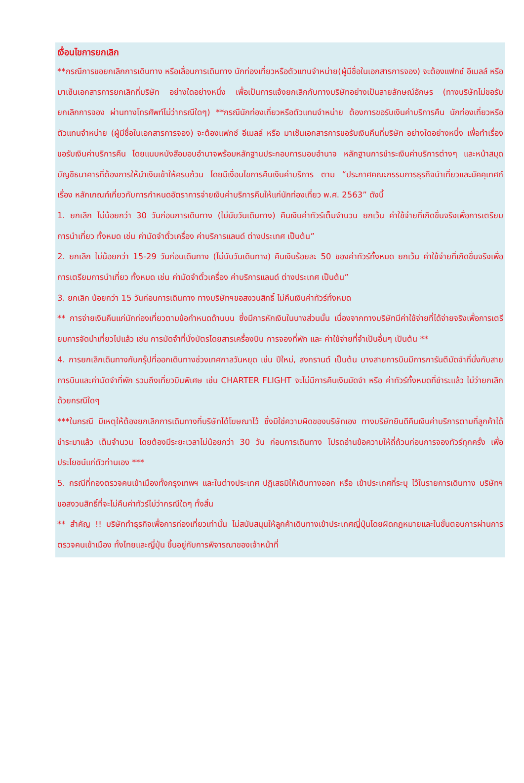เงื่อนไขการยกเลิก
**กรณีการขอยกเลิกการเดินทาง หรือเลื่อนการเดินทาง นักท่องเที่ยวหรือตัวแทนจำหน่าย(ผู้มีชื่อในเอกสารการจอง) จะต้องแฟกซ์ อีเมลล์ หรือ มาเซ็นเอกสารการยกเลิกที่บริษัท อย่างใดอย่างหนึ่ง เพื่อเป็นการแจ้งยกเลิกกับทางบริษัทอย่างเป็นลายลักษณ์อักษร (ทางบริษัทไม่ขอรับยกเลิกการจอง ผ่านทางโทรศัพท์ไม่ว่ากรณีใดๆ) **กรณีนักท่องเที่ยวหรือตัวแทนจำหน่าย ต้องการขอรับเงินค่าบริการคืน นักท่องเที่ยวหรือตัวแทนจำหน่าย (ผู้มีชื่อในเอกสารการจอง) จะต้องแฟกซ์ อีเมลล์ หรือ มาเซ็นเอกสารการขอรับเงินคืนที่บริษัท อย่างใดอย่างหนึ่ง เพื่อทำเรื่องขอรับเงินค่าบริการคืน โดยแนบหนังสือมอบอำนาจพร้อมหลักฐานประกอบการมอบอำนาจ หลักฐานการชำระเงินค่าบริการต่างๆ และหน้าสมุดบัญชีธนาคารที่ต้องการให้นำเงินเข้าให้ครบถ้วน โดยมีเงื่อนไขการคืนเงินค่าบริการ ตาม “ประกาศคณะกรรมการธุรกิจนำเที่ยวและมัคคุเทศก์ เรื่อง หลักเกณฑ์เกี่ยวกับการกำหนดอัตราการจ่ายเงินค่าบริการคืนให้แก่นักท่องเที่ยว พ.ศ. 2563” ดังนี้
1. ยกเลิก ไม่น้อยกว่า 30 วันก่อนการเดินทาง (ไม่นับวันเดินทาง) คืนเงินค่าทัวร์เต็มจำนวน ยกเว้น ค่าใช้จ่ายที่เกิดขึ้นจริงเพื่อการเตรียมการนำเที่ยว ทั้งหมด เช่น ค่ามัดจำตั๋วเครื่อง ค่าบริการแลนด์ ต่างประเทศ เป็นต้น”
2. ยกเลิก ไม่น้อยกว่า 15-29 วันก่อนเดินทาง (ไม่นับวันเดินทาง) คืนเงินร้อยละ 50 ของค่าทัวร์ทั้งหมด ยกเว้น ค่าใช้จ่ายที่เกิดขึ้นจริงเพื่อการเตรียมการนำเที่ยว ทั้งหมด เช่น ค่ามัดจำตั๋วเครื่อง ค่าบริการแลนด์ ต่างประเทศ เป็นต้น”
3. ยกเลิก น้อยกว่า 15 วันก่อนการเดินทาง ทางบริษัทฯขอสงวนสิทธิ์ ไม่คืนเงินค่าทัวร์ทั้งหมด
** การจ่ายเงินคืนแก่นักท่องเที่ยวตามข้อกำหนดด้านบน ซึ่งมีการหักเงินในบางส่วนนั้น เนื่องจากทางบริษัทมีค่าใช้จ่ายที่ได้จ่ายจริงเพื่อการเตรียมการจัดนำเที่ยวไปแล้ว เช่น การมัดจำที่นั่งบัตรโดยสารเครื่องบิน การจองที่พัก และ ค่าใช้จ่ายที่จำเป็นอื่นๆ เป็นต้น **
4. การยกเลิกเดินทางกับกรุ๊ปที่ออกเดินทางช่วงเทศกาลวันหยุด เช่น ปีใหม่, สงกรานต์ เป็นต้น บางสายการบินมีการการันตีมัดจำที่นั่งกับสายการบินและค่ามัดจำที่พัก รวมถึงเที่ยวบินพิเศษ เช่น CHARTER FLIGHT จะไม่มีการคืนเงินมัดจำ หรือ ค่าทัวร์ทั้งหมดที่ชำระแล้ว ไม่ว่ายกเลิกด้วยกรณีใดๆ
***ในกรณี มีเหตุให้ต้องยกเลิกการเดินทางที่บริษัทได้โฆษณาไว้ ซึ่งมิใช่ความผิดของบริษัทเอง ทางบริษัทยินดีคืนเงินค่าบริการตามที่ลูกค้าได้ชำระมาแล้ว เต็มจำนวน โดยต้องมีระยะเวลาไม่น้อยกว่า 30 วัน ก่อนการเดินทาง โปรดอ่านข้อความให้ถี่ถ้วนก่อนการจองทัวร์ทุกครั้ง เพื่อประโยชน์แก่ตัวท่านเอง ***
5. กรณีที่กองตรวจคนเข้าเมืองทั้งกรุงเทพฯ และในต่างประเทศ ปฏิเสธมิให้เดินทางออก หรือ เข้าประเทศที่ระบุ ไว้ในรายการเดินทาง บริษัทฯ ขอสงวนสิทธิ์ที่จะไม่คืนค่าทัวร์ไม่ว่ากรณีใดๆ ทั้งสิ้น
** สำคัญ !! บริษัททำธุรกิจเพื่อการท่องเที่ยวเท่านั้น ไม่สนับสนุนให้ลูกค้าเดินทางเข้าประเทศญี่ปุ่นโดยผิดกฎหมายและในขั้นตอนการผ่านการตรวจคนเข้าเมือง ทั้งไทยและญี่ปุ่น ขึ้นอยู่กับการพิจารณาของเจ้าหน้าที่